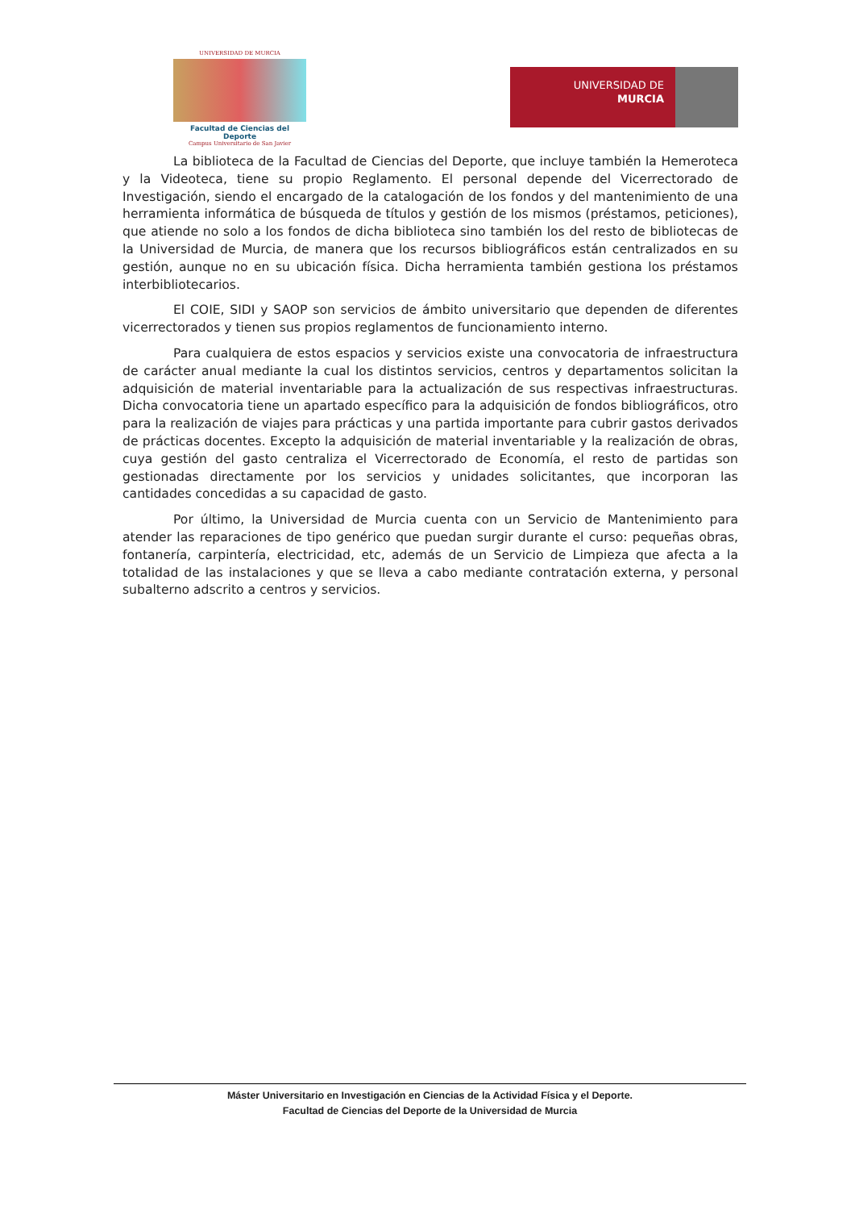UNIVERSIDAD DE MURCIA
Facultad de Ciencias del Deporte
Campus Universitario de San Javier
UNIVERSIDAD DE
MURCIA
La biblioteca de la Facultad de Ciencias del Deporte, que incluye también la Hemeroteca y la Videoteca, tiene su propio Reglamento. El personal depende del Vicerrectorado de Investigación, siendo el encargado de la catalogación de los fondos y del mantenimiento de una herramienta informática de búsqueda de títulos y gestión de los mismos (préstamos, peticiones), que atiende no solo a los fondos de dicha biblioteca sino también los del resto de bibliotecas de la Universidad de Murcia, de manera que los recursos bibliográficos están centralizados en su gestión, aunque no en su ubicación física. Dicha herramienta también gestiona los préstamos interbibliotecarios.
El COIE, SIDI y SAOP son servicios de ámbito universitario que dependen de diferentes vicerrectorados y tienen sus propios reglamentos de funcionamiento interno.
Para cualquiera de estos espacios y servicios existe una convocatoria de infraestructura de carácter anual mediante la cual los distintos servicios, centros y departamentos solicitan la adquisición de material inventariable para la actualización de sus respectivas infraestructuras. Dicha convocatoria tiene un apartado específico para la adquisición de fondos bibliográficos, otro para la realización de viajes para prácticas y una partida importante para cubrir gastos derivados de prácticas docentes. Excepto la adquisición de material inventariable y la realización de obras, cuya gestión del gasto centraliza el Vicerrectorado de Economía, el resto de partidas son gestionadas directamente por los servicios y unidades solicitantes, que incorporan las cantidades concedidas a su capacidad de gasto.
Por último, la Universidad de Murcia cuenta con un Servicio de Mantenimiento para atender las reparaciones de tipo genérico que puedan surgir durante el curso: pequeñas obras, fontanería, carpintería, electricidad, etc, además de un Servicio de Limpieza que afecta a la totalidad de las instalaciones y que se lleva a cabo mediante contratación externa, y personal subalterno adscrito a centros y servicios.
Máster Universitario en Investigación en Ciencias de la Actividad Física y el Deporte.
Facultad de Ciencias del Deporte de la Universidad de Murcia